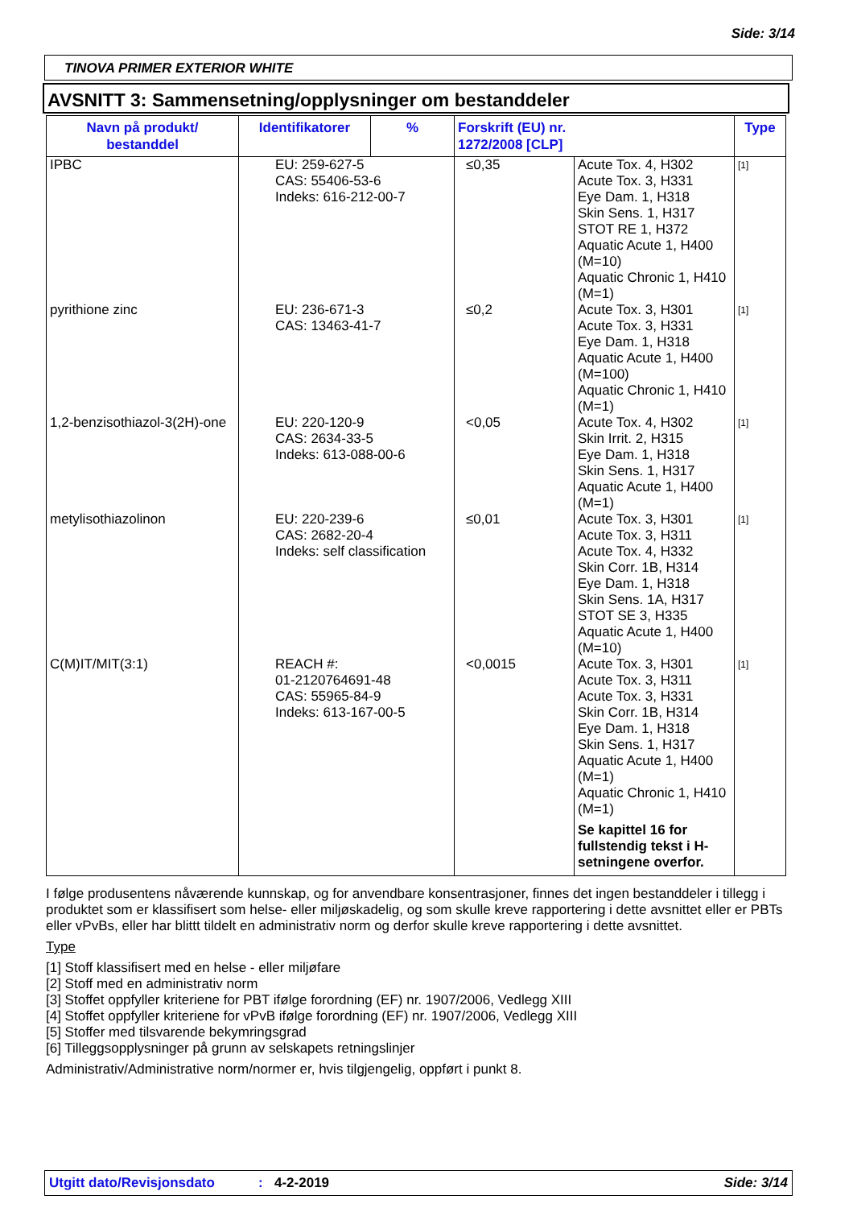Side: 3/14
TINOVA PRIMER EXTERIOR WHITE
AVSNITT 3: Sammensetning/opplysninger om bestanddeler
| Navn på produkt/ bestanddel | Identifikatorer | % | Forskrift (EU) nr. 1272/2008 [CLP] | | Type |
| --- | --- | --- | --- | --- | --- |
| IPBC | EU: 259-627-5 CAS: 55406-53-6 Indeks: 616-212-00-7 | | ≤0,35 | Acute Tox. 4, H302 Acute Tox. 3, H331 Eye Dam. 1, H318 Skin Sens. 1, H317 STOT RE 1, H372 Aquatic Acute 1, H400 (M=10) Aquatic Chronic 1, H410 (M=1) | [1] |
| pyrithione zinc | EU: 236-671-3 CAS: 13463-41-7 | | ≤0,2 | Acute Tox. 3, H301 Acute Tox. 3, H331 Eye Dam. 1, H318 Aquatic Acute 1, H400 (M=100) Aquatic Chronic 1, H410 (M=1) | [1] |
| 1,2-benzisothiazol-3(2H)-one | EU: 220-120-9 CAS: 2634-33-5 Indeks: 613-088-00-6 | | <0,05 | Acute Tox. 4, H302 Skin Irrit. 2, H315 Eye Dam. 1, H318 Skin Sens. 1, H317 Aquatic Acute 1, H400 (M=1) | [1] |
| metylisothiazolinon | EU: 220-239-6 CAS: 2682-20-4 Indeks: self classification | | ≤0,01 | Acute Tox. 3, H301 Acute Tox. 3, H311 Acute Tox. 4, H332 Skin Corr. 1B, H314 Eye Dam. 1, H318 Skin Sens. 1A, H317 STOT SE 3, H335 Aquatic Acute 1, H400 (M=10) | [1] |
| C(M)IT/MIT(3:1) | REACH #: 01-2120764691-48 CAS: 55965-84-9 Indeks: 613-167-00-5 | | <0,0015 | Acute Tox. 3, H301 Acute Tox. 3, H311 Acute Tox. 3, H331 Skin Corr. 1B, H314 Eye Dam. 1, H318 Skin Sens. 1, H317 Aquatic Acute 1, H400 (M=1) Aquatic Chronic 1, H410 (M=1) Se kapittel 16 for fullstendig tekst i H-setningene overfor. | [1] |
I følge produsentens nåværende kunnskap, og for anvendbare konsentrasjoner, finnes det ingen bestanddeler i tillegg i produktet som er klassifisert som helse- eller miljøskadelig, og som skulle kreve rapportering i dette avsnittet eller er PBTs eller vPvBs, eller har blittt tildelt en administrativ norm og derfor skulle kreve rapportering i dette avsnittet.
Type
[1] Stoff klassifisert med en helse - eller miljøfare
[2] Stoff med en administrativ norm
[3] Stoffet oppfyller kriteriene for PBT ifølge forordning (EF) nr. 1907/2006, Vedlegg XIII
[4] Stoffet oppfyller kriteriene for vPvB ifølge forordning (EF) nr. 1907/2006, Vedlegg XIII
[5] Stoffer med tilsvarende bekymringsgrad
[6] Tilleggsopplysninger på grunn av selskapets retningslinjer
Administrativ/Administrative norm/normer er, hvis tilgjengelig, oppført i punkt 8.
Utgitt dato/Revisjonsdato: 4-2-2019 Side: 3/14